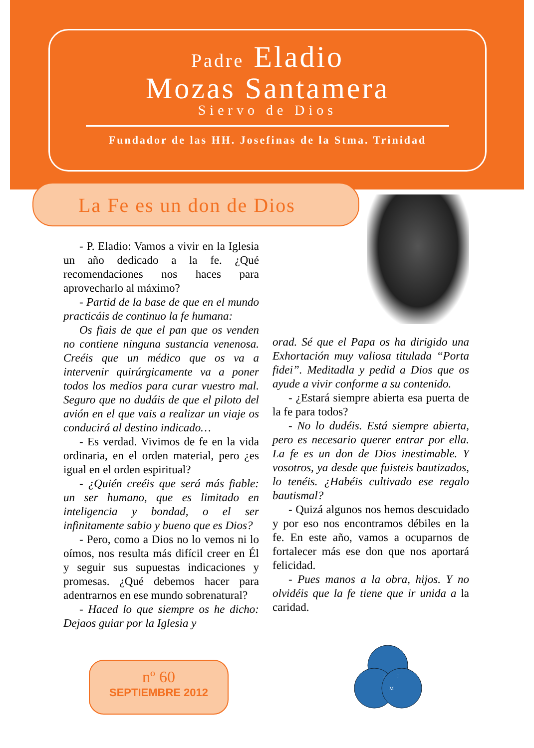Padre Eladio
Mozas Santamera
Siervo de Dios
Fundador de las HH. Josefinas de la Stma. Trinidad
La Fe es un don de Dios
- P. Eladio: Vamos a vivir en la Iglesia un año dedicado a la fe. ¿Qué recomendaciones nos haces para aprovecharlo al máximo?
- Partid de la base de que en el mundo practicáis de continuo la fe humana:
Os fiais de que el pan que os venden no contiene ninguna sustancia venenosa. Creéis que un médico que os va a intervenir quirúrgicamente va a poner todos los medios para curar vuestro mal. Seguro que no dudáis de que el piloto del avión en el que vais a realizar un viaje os conducirá al destino indicado…
- Es verdad. Vivimos de fe en la vida ordinaria, en el orden material, pero ¿es igual en el orden espiritual?
- ¿Quién creéis que será más fiable: un ser humano, que es limitado en inteligencia y bondad, o el ser infinitamente sabio y bueno que es Dios?
- Pero, como a Dios no lo vemos ni lo oímos, nos resulta más difícil creer en Él y seguir sus supuestas indicaciones y promesas. ¿Qué debemos hacer para adentrarnos en ese mundo sobrenatural?
- Haced lo que siempre os he dicho: Dejaos guiar por la Iglesia y
orad. Sé que el Papa os ha dirigido una Exhortación muy valiosa titulada “Porta fidei”. Meditadla y pedid a Dios que os ayude a vivir conforme a su contenido.
- ¿Estará siempre abierta esa puerta de la fe para todos?
- No lo dudéis. Está siempre abierta, pero es necesario querer entrar por ella. La fe es un don de Dios inestimable. Y vosotros, ya desde que fuisteis bautizados, lo tenéis. ¿Habéis cultivado ese regalo bautismal?
- Quizá algunos nos hemos descuidado y por eso nos encontramos débiles en la fe. En este año, vamos a ocuparnos de fortalecer más ese don que nos aportará felicidad.
- Pues manos a la obra, hijos. Y no olvidéis que la fe tiene que ir unida a la caridad.
nº 60
SEPTIEMBRE 2012
J
J
M